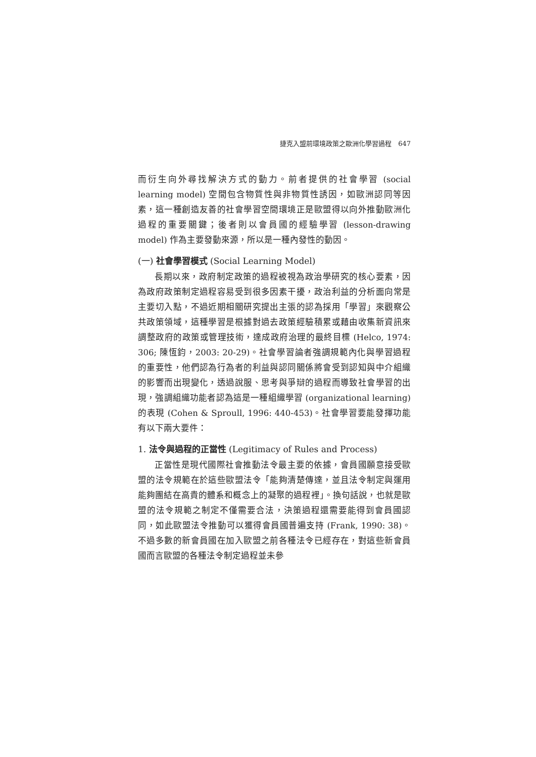捷克入盟前環境政策之歐洲化學習過程　647
而衍生向外尋找解決方式的動力。前者提供的社會學習 (social learning model) 空間包含物質性與非物質性誘因，如歐洲認同等因素，這一種創造友善的社會學習空間環境正是歐盟得以向外推動歐洲化過程的重要關鍵；後者則以會員國的經驗學習 (lesson-drawing model) 作為主要發動來源，所以是一種內發性的動因。
(一) 社會學習模式 (Social Learning Model)
長期以來，政府制定政策的過程被視為政治學研究的核心要素，因為政府政策制定過程容易受到很多因素干擾，政治利益的分析面向常是主要切入點，不過近期相關研究提出主張的認為採用「學習」來觀察公共政策領域，這種學習是根據對過去政策經驗積累或藉由收集新資訊來調整政府的政策或管理技術，達成政府治理的最終目標 (Helco, 1974: 306; 陳恆鈞，2003: 20-29)。社會學習論者強調規範內化與學習過程的重要性，他們認為行為者的利益與認同關係將會受到認知與中介組織的影響而出現變化，透過說服、思考與爭辯的過程而導致社會學習的出現，強調組織功能者認為這是一種組織學習 (organizational learning) 的表現 (Cohen & Sproull, 1996: 440-453)。社會學習要能發揮功能有以下兩大要件：
1. 法令與過程的正當性 (Legitimacy of Rules and Process)
正當性是現代國際社會推動法令最主要的依據，會員國願意接受歐盟的法令規範在於這些歐盟法令「能夠清楚傳達，並且法令制定與運用能夠團結在高貴的體系和概念上的凝聚的過程裡」。換句話說，也就是歐盟的法令規範之制定不僅需要合法，決策過程還需要能得到會員國認同，如此歐盟法令推動可以獲得會員國普遍支持 (Frank, 1990: 38)。不過多數的新會員國在加入歐盟之前各種法令已經存在，對這些新會員國而言歐盟的各種法令制定過程並未參